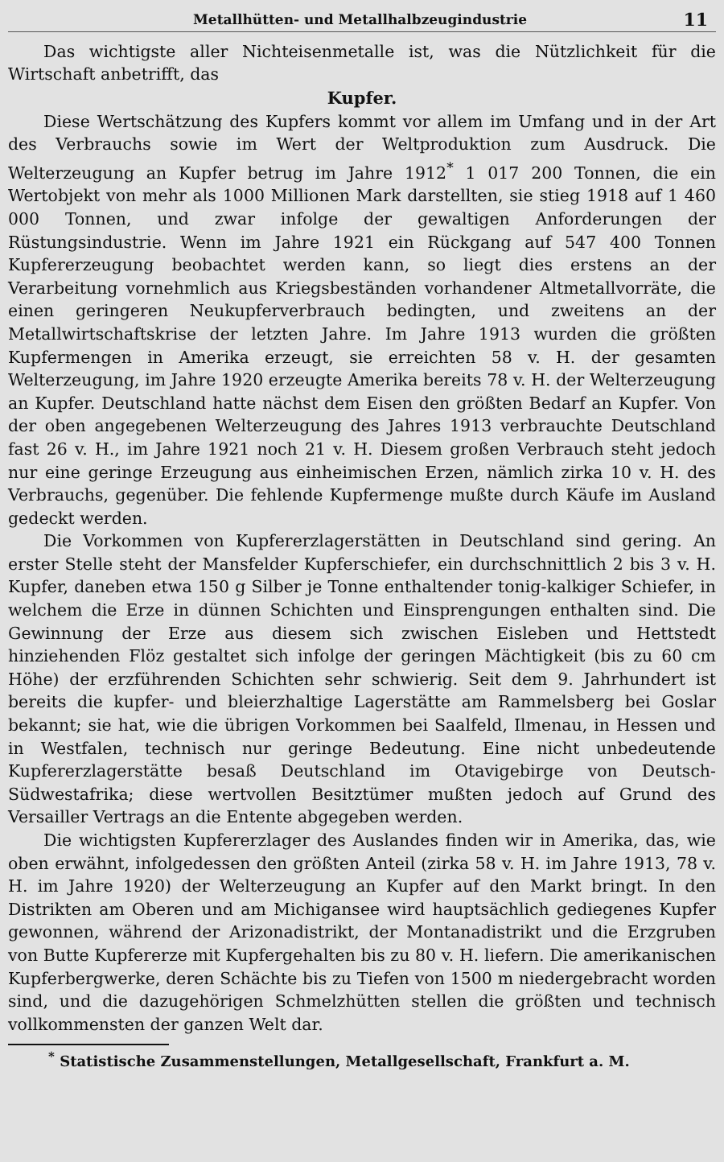Metallhütten- und Metallhalbzeugindustrie 11
Das wichtigste aller Nichteisenmetalle ist, was die Nützlichkeit für die Wirtschaft anbetrifft, das
Kupfer.
Diese Wertschätzung des Kupfers kommt vor allem im Umfang und in der Art des Verbrauchs sowie im Wert der Weltproduktion zum Ausdruck. Die Welterzeugung an Kupfer betrug im Jahre 1912<sup>*</sup> 1 017 200 Tonnen, die ein Wertobjekt von mehr als 1000 Millionen Mark darstellten, sie stieg 1918 auf 1 460 000 Tonnen, und zwar infolge der gewaltigen Anforderungen der Rüstungsindustrie. Wenn im Jahre 1921 ein Rückgang auf 547 400 Tonnen Kupfererzeugung beobachtet werden kann, so liegt dies erstens an der Verarbeitung vornehmlich aus Kriegsbeständen vorhandener Altmetallvorräte, die einen geringeren Neukupferverbrauch bedingten, und zweitens an der Metallwirtschaftskrise der letzten Jahre. Im Jahre 1913 wurden die größten Kupfermengen in Amerika erzeugt, sie erreichten 58 v. H. der gesamten Welterzeugung, im Jahre 1920 erzeugte Amerika bereits 78 v. H. der Welterzeugung an Kupfer. Deutschland hatte nächst dem Eisen den größten Bedarf an Kupfer. Von der oben angegebenen Welterzeugung des Jahres 1913 verbrauchte Deutschland fast 26 v. H., im Jahre 1921 noch 21 v. H. Diesem großen Verbrauch steht jedoch nur eine geringe Erzeugung aus einheimischen Erzen, nämlich zirka 10 v. H. des Verbrauchs, gegenüber. Die fehlende Kupfermenge mußte durch Käufe im Ausland gedeckt werden.
Die Vorkommen von Kupfererzlagerstätten in Deutschland sind gering. An erster Stelle steht der Mansfelder Kupferschiefer, ein durchschnittlich 2 bis 3 v. H. Kupfer, daneben etwa 150 g Silber je Tonne enthaltender tonig-kalkiger Schiefer, in welchem die Erze in dünnen Schichten und Einsprengungen enthalten sind. Die Gewinnung der Erze aus diesem sich zwischen Eisleben und Hettstedt hinziehenden Flöz gestaltet sich infolge der geringen Mächtigkeit (bis zu 60 cm Höhe) der erzführenden Schichten sehr schwierig. Seit dem 9. Jahrhundert ist bereits die kupfer- und bleierzhaltige Lagerstätte am Rammelsberg bei Goslar bekannt; sie hat, wie die übrigen Vorkommen bei Saalfeld, Ilmenau, in Hessen und in Westfalen, technisch nur geringe Bedeutung. Eine nicht unbedeutende Kupfererzlagerstätte besaß Deutschland im Otavigebirge von Deutsch-Südwestafrika; diese wertvollen Besitztümer mußten jedoch auf Grund des Versailler Vertrags an die Entente abgegeben werden.
Die wichtigsten Kupfererzlager des Auslandes finden wir in Amerika, das, wie oben erwähnt, infolgedessen den größten Anteil (zirka 58 v. H. im Jahre 1913, 78 v. H. im Jahre 1920) der Welterzeugung an Kupfer auf den Markt bringt. In den Distrikten am Oberen und am Michigansee wird hauptsächlich gediegenes Kupfer gewonnen, während der Arizonadistrikt, der Montanadistrikt und die Erzgruben von Butte Kupfererze mit Kupfergehalten bis zu 80 v. H. liefern. Die amerikanischen Kupferbergwerke, deren Schächte bis zu Tiefen von 1500 m niedergebracht worden sind, und die dazugehörigen Schmelzhütten stellen die größten und technisch vollkommensten der ganzen Welt dar.
<sup>*</sup> Statistische Zusammenstellungen, Metallgesellschaft, Frankfurt a. M.